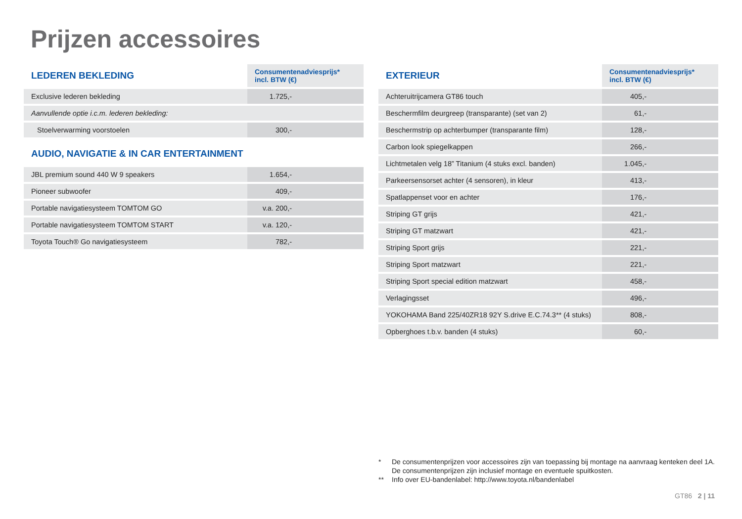Prijzen accessoires
| LEDEREN BEKLEDING | Consumentenadviesprijs* incl. BTW (€) |
| --- | --- |
| Exclusive lederen bekleding | 1.725,- |
| Aanvullende optie i.c.m. lederen bekleding: | |
| Stoelverwarming voorstoelen | 300,- |
| AUDIO, NAVIGATIE & IN CAR ENTERTAINMENT | |
| JBL premium sound 440 W 9 speakers | 1.654,- |
| Pioneer subwoofer | 409,- |
| Portable navigatiesysteem TOMTOM GO | v.a. 200,- |
| Portable navigatiesysteem TOMTOM START | v.a. 120,- |
| Toyota Touch® Go navigatiesysteem | 782,- |
| EXTERIEUR | Consumentenadviesprijs* incl. BTW (€) |
| --- | --- |
| Achteruitrijcamera GT86 touch | 405,- |
| Beschermfilm deurgreep (transparante) (set van 2) | 61,- |
| Beschermstrip op achterbumper (transparante film) | 128,- |
| Carbon look spiegelkappen | 266,- |
| Lichtmetalen velg 18” Titanium (4 stuks excl. banden) | 1.045,- |
| Parkeersensorset achter (4 sensoren), in kleur | 413,- |
| Spatlappenset voor en achter | 176,- |
| Striping GT grijs | 421,- |
| Striping GT matzwart | 421,- |
| Striping Sport grijs | 221,- |
| Striping Sport matzwart | 221,- |
| Striping Sport special edition matzwart | 458,- |
| Verlagingsset | 496,- |
| YOKOHAMA Band 225/40ZR18 92Y S.drive E.C.74.3** (4 stuks) | 808,- |
| Opberghoes t.b.v. banden (4 stuks) | 60,- |
* De consumentenprijzen voor accessoires zijn van toepassing bij montage na aanvraag kenteken deel 1A.
De consumentenprijzen zijn inclusief montage en eventuele spuitkosten.
** Info over EU-bandenlabel: http://www.toyota.nl/bandenlabel
GT86 2 | 11